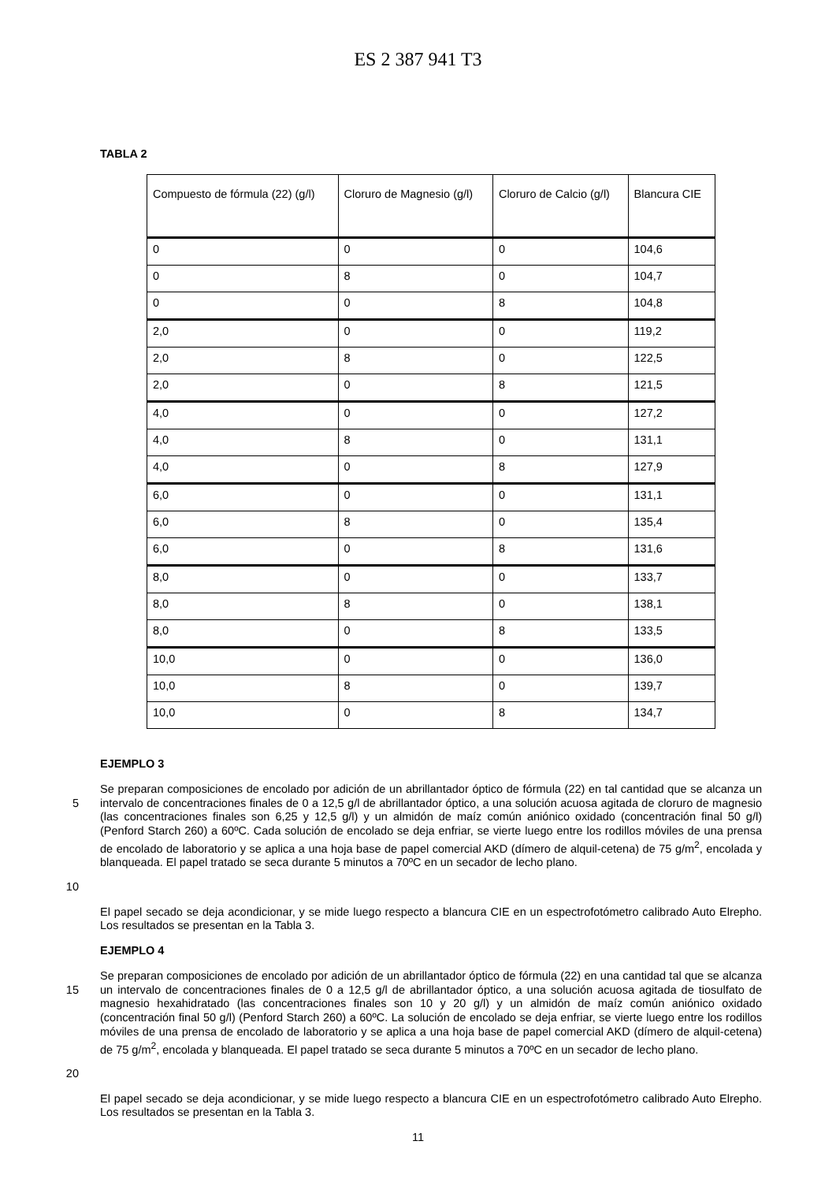ES 2 387 941 T3
TABLA 2
| Compuesto de fórmula (22) (g/l) | Cloruro de Magnesio (g/l) | Cloruro de Calcio (g/l) | Blancura CIE |
| --- | --- | --- | --- |
| 0 | 0 | 0 | 104,6 |
| 0 | 8 | 0 | 104,7 |
| 0 | 0 | 8 | 104,8 |
| 2,0 | 0 | 0 | 119,2 |
| 2,0 | 8 | 0 | 122,5 |
| 2,0 | 0 | 8 | 121,5 |
| 4,0 | 0 | 0 | 127,2 |
| 4,0 | 8 | 0 | 131,1 |
| 4,0 | 0 | 8 | 127,9 |
| 6,0 | 0 | 0 | 131,1 |
| 6,0 | 8 | 0 | 135,4 |
| 6,0 | 0 | 8 | 131,6 |
| 8,0 | 0 | 0 | 133,7 |
| 8,0 | 8 | 0 | 138,1 |
| 8,0 | 0 | 8 | 133,5 |
| 10,0 | 0 | 0 | 136,0 |
| 10,0 | 8 | 0 | 139,7 |
| 10,0 | 0 | 8 | 134,7 |
EJEMPLO 3
5
10
Se preparan composiciones de encolado por adición de un abrillantador óptico de fórmula (22) en tal cantidad que se alcanza un intervalo de concentraciones finales de 0 a 12,5 g/l de abrillantador óptico, a una solución acuosa agitada de cloruro de magnesio (las concentraciones finales son 6,25 y 12,5 g/l) y un almidón de maíz común aniónico oxidado (concentración final 50 g/l) (Penford Starch 260) a 60ºC. Cada solución de encolado se deja enfriar, se vierte luego entre los rodillos móviles de una prensa de encolado de laboratorio y se aplica a una hoja base de papel comercial AKD (dímero de alquil-cetena) de 75 g/m<sup>2</sup>, encolada y blanqueada. El papel tratado se seca durante 5 minutos a 70ºC en un secador de lecho plano.
El papel secado se deja acondicionar, y se mide luego respecto a blancura CIE en un espectrofotómetro calibrado Auto Elrepho. Los resultados se presentan en la Tabla 3.
EJEMPLO 4
15
20
Se preparan composiciones de encolado por adición de un abrillantador óptico de fórmula (22) en una cantidad tal que se alcanza un intervalo de concentraciones finales de 0 a 12,5 g/l de abrillantador óptico, a una solución acuosa agitada de tiosulfato de magnesio hexahidratado (las concentraciones finales son 10 y 20 g/l) y un almidón de maíz común aniónico oxidado (concentración final 50 g/l) (Penford Starch 260) a 60ºC. La solución de encolado se deja enfriar, se vierte luego entre los rodillos móviles de una prensa de encolado de laboratorio y se aplica a una hoja base de papel comercial AKD (dímero de alquil-cetena) de 75 g/m<sup>2</sup>, encolada y blanqueada. El papel tratado se seca durante 5 minutos a 70ºC en un secador de lecho plano.
El papel secado se deja acondicionar, y se mide luego respecto a blancura CIE en un espectrofotómetro calibrado Auto Elrepho. Los resultados se presentan en la Tabla 3.
11